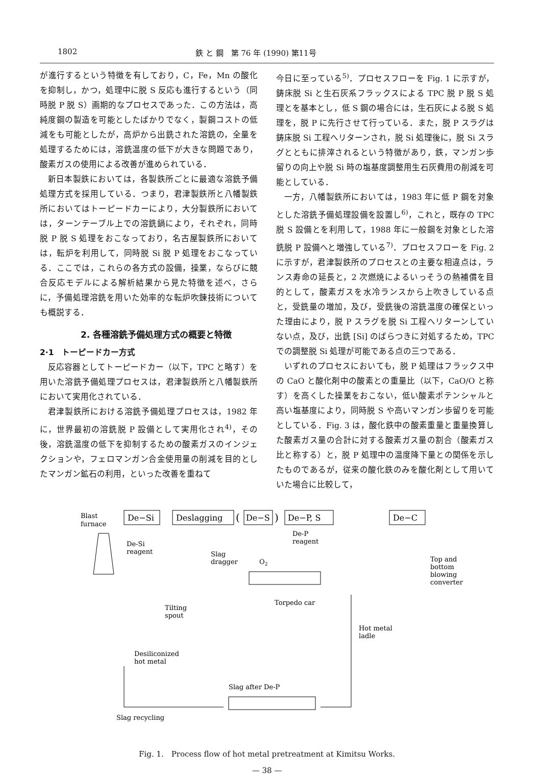1802 鉄 と 鋼　第 76 年 (1990) 第11号
が進行するという特徴を有しており，C，Fe，Mn の酸化を抑制し，かつ，処理中に脱 S 反応も進行するという（同時脱 P 脱 S）画期的なプロセスであった．この方法は，高純度鋼の製造を可能としたばかりでなく，製鋼コストの低減をも可能としたが，高炉から出銑された溶銑の，全量を処理するためには，溶銑温度の低下が大きな問題であり，酸素ガスの使用による改善が進められている．
新日本製鉄においては，各製鉄所ごとに最適な溶銑予備処理方式を採用している．つまり，君津製鉄所と八幡製鉄所においてはトーピードカーにより，大分製鉄所においては，ターンテーブル上での溶銑鍋により，それぞれ，同時脱 P 脱 S 処理をおこなっており，名古屋製鉄所においては，転炉を利用して，同時脱 Si 脱 P 処理をおこなっている．ここでは，これらの各方式の設備，操業，ならびに競合反応モデルによる解析結果から見た特徴を述べ，さらに，予備処理溶銑を用いた効率的な転炉吹錬技術についても概説する．
2. 各種溶銑予備処理方式の概要と特徴
2·1　トーピードカー方式
反応容器としてトーピードカー（以下，TPC と略す）を用いた溶銑予備処理プロセスは，君津製鉄所と八幡製鉄所において実用化されている．
君津製鉄所における溶銑予備処理プロセスは，1982 年に，世界最初の溶銑脱 P 設備として実用化され<sup>4)</sup>，その後，溶銑温度の低下を抑制するための酸素ガスのインジェクションや，フェロマンガン合金使用量の削減を目的としたマンガン鉱石の利用，といった改善を重ねて
今日に至っている<sup>5)</sup>．プロセスフローを Fig. 1 に示すが，鋳床脱 Si と生石灰系フラックスによる TPC 脱 P 脱 S 処理とを基本とし，低 S 鋼の場合には，生石灰による脱 S 処理を，脱 P に先行させて行っている．また，脱 P スラグは鋳床脱 Si 工程へリターンされ，脱 Si 処理後に，脱 Si スラグとともに排滓されるという特徴があり，鉄，マンガン歩留りの向上や脱 Si 時の塩基度調整用生石灰費用の削減を可能としている．
一方，八幡製鉄所においては，1983 年に低 P 鋼を対象とした溶銑予備処理設備を設置し<sup>6)</sup>，これと，既存の TPC 脱 S 設備とを利用して，1988 年に一般鋼を対象とした溶銑脱 P 設備へと増強している<sup>7)</sup>．プロセスフローを Fig. 2 に示すが，君津製鉄所のプロセスとの主要な相違点は，ランス寿命の延長と，2 次燃焼によるいっそうの熱補償を目的として，酸素ガスを水冷ランスから上吹きしている点と，受銑量の増加，及び，受銑後の溶銑温度の確保といった理由により，脱 P スラグを脱 Si 工程へリターンしていない点，及び，出銑 [Si] のばらつきに対処するため，TPC での調整脱 Si 処理が可能である点の三つである．
いずれのプロセスにおいても，脱 P 処理はフラックス中の CaO と酸化剤中の酸素との重量比（以下，CaO/O と称す）を高くした操業をおこない，低い酸素ポテンシャルと高い塩基度により，同時脱 S や高いマンガン歩留りを可能としている．Fig. 3 は，酸化鉄中の酸素重量と重量換算した酸素ガス量の合計に対する酸素ガス量の割合（酸素ガス比と称する）と，脱 P 処理中の温度降下量との関係を示したものであるが，従来の酸化鉄のみを酸化剤として用いていた場合に比較して，
Blast
furnace
De−Si
Deslagging
(
De−S
)
De−P, S
De−C
De-Si
reagent
Slag
dragger
De-P
reagent
O2
Top and
bottom
blowing
converter
Torpedo car
Tilting
spout
Hot metal
ladle
Desiliconized
hot metal
Slag after De-P
Slag recycling
Fig. 1.　Process flow of hot metal pretreatment at Kimitsu Works.
— 38 —